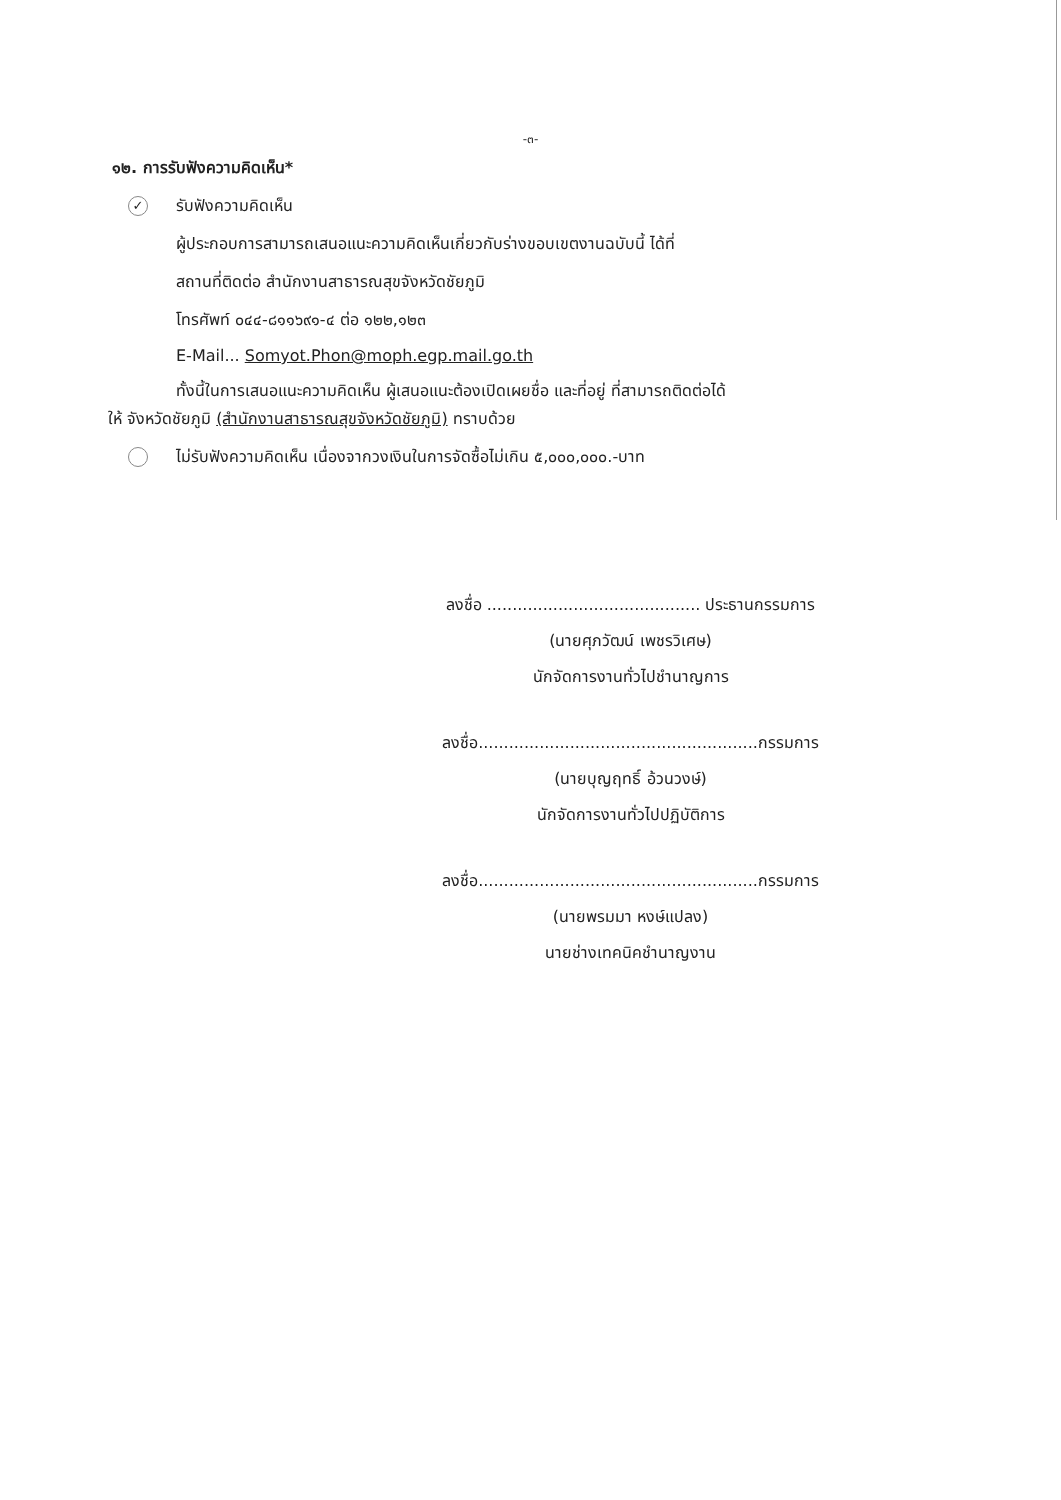-๓-
๑๒. การรับฟังความคิดเห็น*
✓ รับฟังความคิดเห็น
ผู้ประกอบการสามารถเสนอแนะความคิดเห็นเกี่ยวกับร่างขอบเขตงานฉบับนี้ ได้ที่
สถานที่ติดต่อ สำนักงานสาธารณสุขจังหวัดชัยภูมิ
โทรศัพท์ ๐๔๔-๘๑๑๖๙๑-๔ ต่อ ๑๒๒,๑๒๓
E-Mail... Somyot.Phon@moph.egp.mail.go.th
ทั้งนี้ในการเสนอแนะความคิดเห็น ผู้เสนอแนะต้องเปิดเผยชื่อ และที่อยู่ ที่สามารถติดต่อได้
ให้ จังหวัดชัยภูมิ (สำนักงานสาธารณสุขจังหวัดชัยภูมิ) ทราบด้วย
ไม่รับฟังความคิดเห็น เนื่องจากวงเงินในการจัดซื้อไม่เกิน ๕,๐๐๐,๐๐๐.-บาท
ลงชื่อ .......................................... ประธานกรรมการ
(นายศุภวัฒน์ เพชรวิเศษ)
นักจัดการงานทั่วไปชำนาญการ
ลงชื่อ.......................................................กรรมการ
(นายบุญฤทธิ์ อ้วนวงษ์)
นักจัดการงานทั่วไปปฏิบัติการ
ลงชื่อ.......................................................กรรมการ
(นายพรมมา หงษ์แปลง)
นายช่างเทคนิคชำนาญงาน